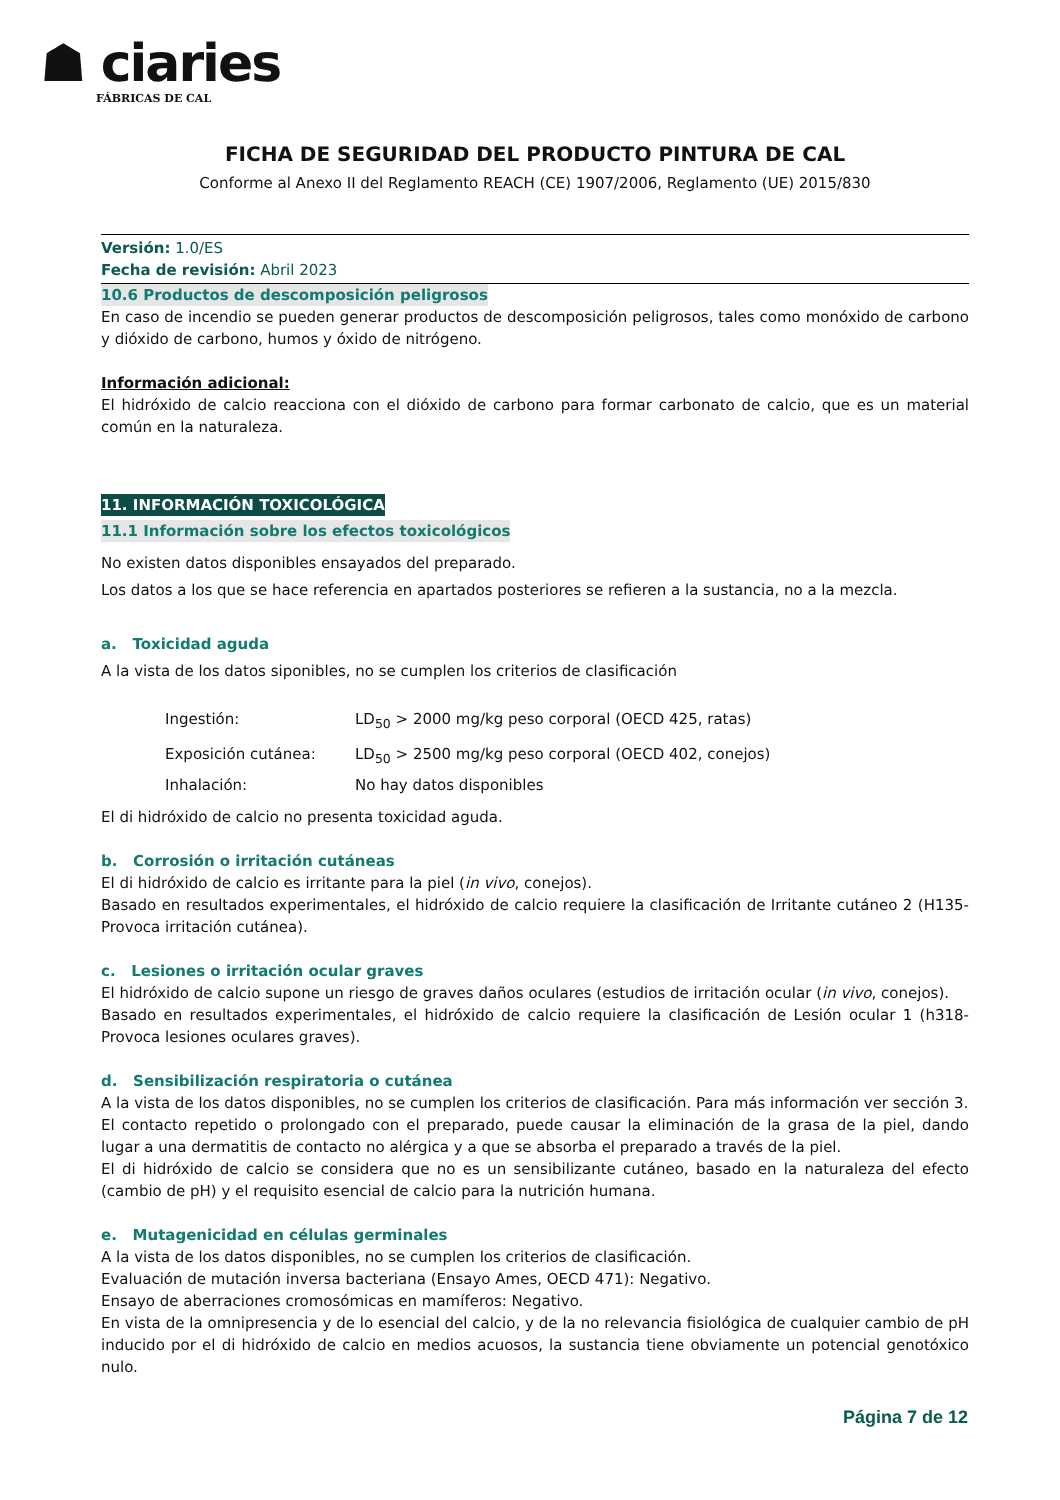☗ ciaries
FÁBRICAS DE CAL
FICHA DE SEGURIDAD DEL PRODUCTO PINTURA DE CAL
Conforme al Anexo II del Reglamento REACH (CE) 1907/2006, Reglamento (UE) 2015/830
Versión: 1.0/ES
Fecha de revisión: Abril 2023
10.6 Productos de descomposición peligrosos
En caso de incendio se pueden generar productos de descomposición peligrosos, tales como monóxido de carbono y dióxido de carbono, humos y óxido de nitrógeno.
Información adicional:
El hidróxido de calcio reacciona con el dióxido de carbono para formar carbonato de calcio, que es un material común en la naturaleza.
11. INFORMACIÓN TOXICOLÓGICA
11.1 Información sobre los efectos toxicológicos
No existen datos disponibles ensayados del preparado.
Los datos a los que se hace referencia en apartados posteriores se refieren a la sustancia, no a la mezcla.
a. Toxicidad aguda
A la vista de los datos siponibles, no se cumplen los criterios de clasificación
Ingestión: LD<sub>50</sub> > 2000 mg/kg peso corporal (OECD 425, ratas)
Exposición cutánea: LD<sub>50</sub> > 2500 mg/kg peso corporal (OECD 402, conejos)
Inhalación: No hay datos disponibles
El di hidróxido de calcio no presenta toxicidad aguda.
b. Corrosión o irritación cutáneas
El di hidróxido de calcio es irritante para la piel (in vivo, conejos).
Basado en resultados experimentales, el hidróxido de calcio requiere la clasificación de Irritante cutáneo 2 (H135-Provoca irritación cutánea).
c. Lesiones o irritación ocular graves
El hidróxido de calcio supone un riesgo de graves daños oculares (estudios de irritación ocular (in vivo, conejos).
Basado en resultados experimentales, el hidróxido de calcio requiere la clasificación de Lesión ocular 1 (h318-Provoca lesiones oculares graves).
d. Sensibilización respiratoria o cutánea
A la vista de los datos disponibles, no se cumplen los criterios de clasificación. Para más información ver sección 3.
El contacto repetido o prolongado con el preparado, puede causar la eliminación de la grasa de la piel, dando lugar a una dermatitis de contacto no alérgica y a que se absorba el preparado a través de la piel.
El di hidróxido de calcio se considera que no es un sensibilizante cutáneo, basado en la naturaleza del efecto (cambio de pH) y el requisito esencial de calcio para la nutrición humana.
e. Mutagenicidad en células germinales
A la vista de los datos disponibles, no se cumplen los criterios de clasificación.
Evaluación de mutación inversa bacteriana (Ensayo Ames, OECD 471): Negativo.
Ensayo de aberraciones cromosómicas en mamíferos: Negativo.
En vista de la omnipresencia y de lo esencial del calcio, y de la no relevancia fisiológica de cualquier cambio de pH inducido por el di hidróxido de calcio en medios acuosos, la sustancia tiene obviamente un potencial genotóxico nulo.
Página 7 de 12